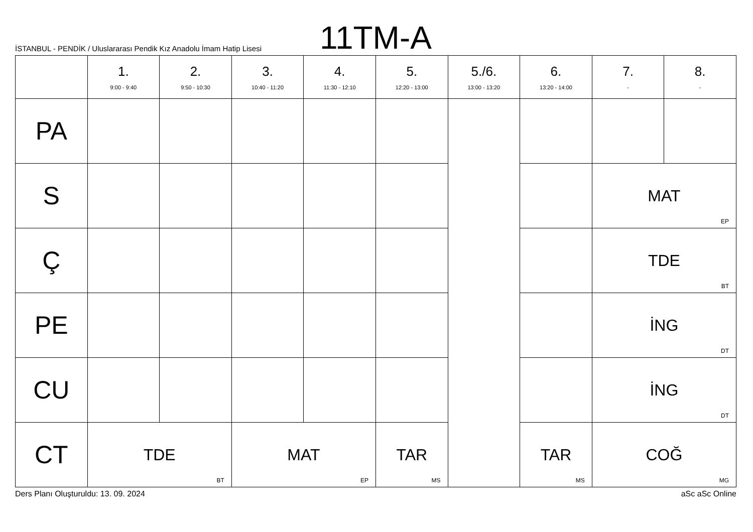11TM-A
İSTANBUL - PENDİK / Uluslararası Pendik Kız Anadolu İmam Hatip Lisesi
| | 1. 9:00 - 9:40 | 2. 9:50 - 10:30 | 3. 10:40 - 11:20 | 4. 11:30 - 12:10 | 5. 12:20 - 13:00 | 5./6. 13:00 - 13:20 | 6. 13:20 - 14:00 | 7. - | 8. - |
| --- | --- | --- | --- | --- | --- | --- | --- | --- | --- |
| PA | | | | | | | | | |
| S | | | | | | | | MAT EP | |
| Ç | | | | | | | | TDE BT | |
| PE | | | | | | | | İNG DT | |
| CU | | | | | | | | İNG DT | |
| CT | TDE BT | | MAT EP | | TAR MS | | TAR MS | COĞ MG | |
Ders Planı Oluşturuldu: 13. 09. 2024 aSc aSc Online